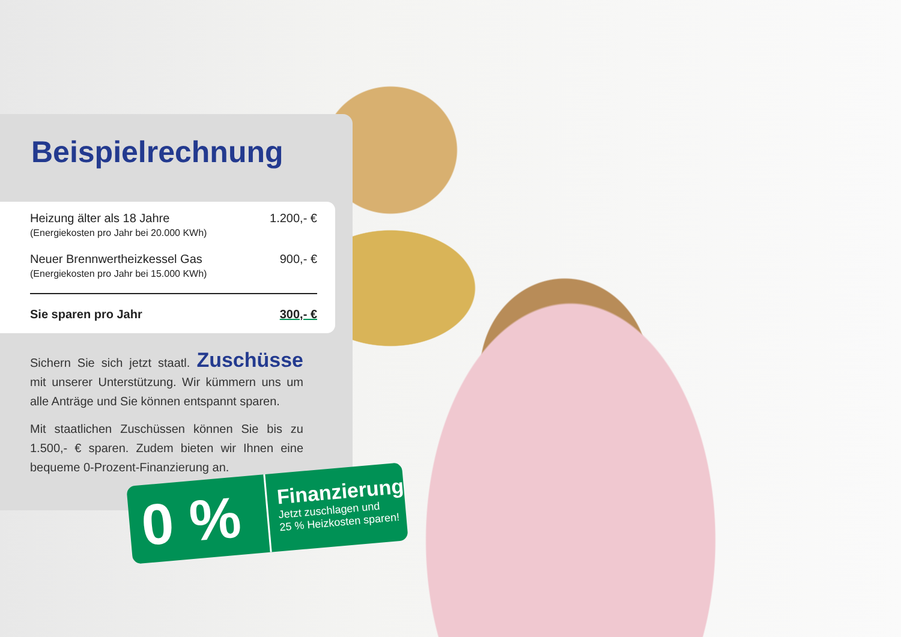Beispielrechnung
| Heizung älter als 18 Jahre (Energiekosten pro Jahr bei 20.000 KWh) | 1.200,- € |
| Neuer Brennwertheizkessel Gas (Energiekosten pro Jahr bei 15.000 KWh) | 900,- € |
| Sie sparen pro Jahr | 300,- € |
Sichern Sie sich jetzt staatl. Zuschüsse mit unserer Unterstützung. Wir kümmern uns um alle Anträge und Sie können entspannt sparen.
Mit staatlichen Zuschüssen können Sie bis zu 1.500,- € sparen. Zudem bieten wir Ihnen eine bequeme 0-Prozent-Finanzierung an.
0 %
Finanzierung
Jetzt zuschlagen und
25 % Heizkosten sparen!